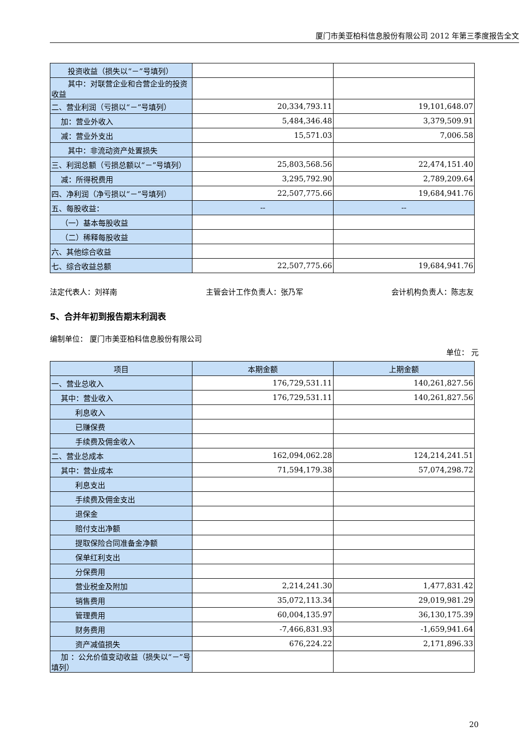厦门市美亚柏科信息股份有限公司 2012 年第三季度报告全文
| 投资收益（损失以“－”号填列） | | |
| 其中：对联营企业和合营企业的投资收益 | | |
| 二、营业利润（亏损以“－”号填列） | 20,334,793.11 | 19,101,648.07 |
| 加：营业外收入 | 5,484,346.48 | 3,379,509.91 |
| 减：营业外支出 | 15,571.03 | 7,006.58 |
| 其中：非流动资产处置损失 | | |
| 三、利润总额（亏损总额以“－”号填列） | 25,803,568.56 | 22,474,151.40 |
| 减：所得税费用 | 3,295,792.90 | 2,789,209.64 |
| 四、净利润（净亏损以“－”号填列） | 22,507,775.66 | 19,684,941.76 |
| 五、每股收益： | -- | -- |
| （一）基本每股收益 | | |
| （二）稀释每股收益 | | |
| 六、其他综合收益 | | |
| 七、综合收益总额 | 22,507,775.66 | 19,684,941.76 |
法定代表人：刘祥南 主管会计工作负责人：张乃军 会计机构负责人：陈志友
5、合并年初到报告期末利润表
编制单位： 厦门市美亚柏科信息股份有限公司
单位： 元
| 项目 | 本期金额 | 上期金额 |
| --- | --- | --- |
| 一、营业总收入 | 176,729,531.11 | 140,261,827.56 |
| 其中：营业收入 | 176,729,531.11 | 140,261,827.56 |
| 利息收入 | | |
| 已赚保费 | | |
| 手续费及佣金收入 | | |
| 二、营业总成本 | 162,094,062.28 | 124,214,241.51 |
| 其中：营业成本 | 71,594,179.38 | 57,074,298.72 |
| 利息支出 | | |
| 手续费及佣金支出 | | |
| 退保金 | | |
| 赔付支出净额 | | |
| 提取保险合同准备金净额 | | |
| 保单红利支出 | | |
| 分保费用 | | |
| 营业税金及附加 | 2,214,241.30 | 1,477,831.42 |
| 销售费用 | 35,072,113.34 | 29,019,981.29 |
| 管理费用 | 60,004,135.97 | 36,130,175.39 |
| 财务费用 | -7,466,831.93 | -1,659,941.64 |
| 资产减值损失 | 676,224.22 | 2,171,896.33 |
| 加 ：公允价值变动收益（损失以“－”号填列） | | |
20